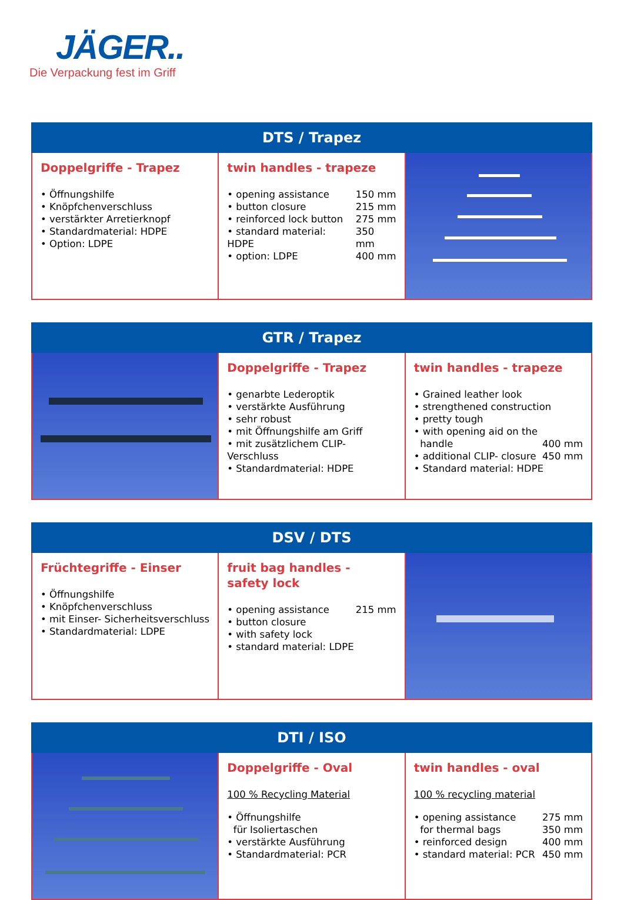JÄGER..
Die Verpackung fest im Griff
DTS / Trapez
| Doppelgriffe - Trapez • Öffnungshilfe • Knöpfchenverschluss • verstärkter Arretierknopf • Standardmaterial: HDPE • Option: LDPE | twin handles - trapeze • opening assistance 150 mm • button closure 215 mm • reinforced lock button 275 mm • standard material: HDPE 350 mm • option: LDPE 400 mm | |
GTR / Trapez
| | Doppelgriffe - Trapez • genarbte Lederoptik • verstärkte Ausführung • sehr robust • mit Öffnungshilfe am Griff • mit zusätzlichem CLIP-Verschluss • Standardmaterial: HDPE | twin handles - trapeze • Grained leather look • strengthened construction • pretty tough • with opening aid on the handle 400 mm • additional CLIP- closure 450 mm • Standard material: HDPE |
DSV / DTS
| Früchtegriffe - Einser • Öffnungshilfe • Knöpfchenverschluss • mit Einser- Sicherheitsverschluss • Standardmaterial: LDPE | fruit bag handles - safety lock • opening assistance 215 mm • button closure • with safety lock • standard material: LDPE | |
DTI / ISO
| | Doppelgriffe - Oval 100 % Recycling Material • Öffnungshilfe für Isoliertaschen • verstärkte Ausführung • Standardmaterial: PCR | twin handles - oval 100 % recycling material • opening assistance 275 mm for thermal bags 350 mm • reinforced design 400 mm • standard material: PCR 450 mm |